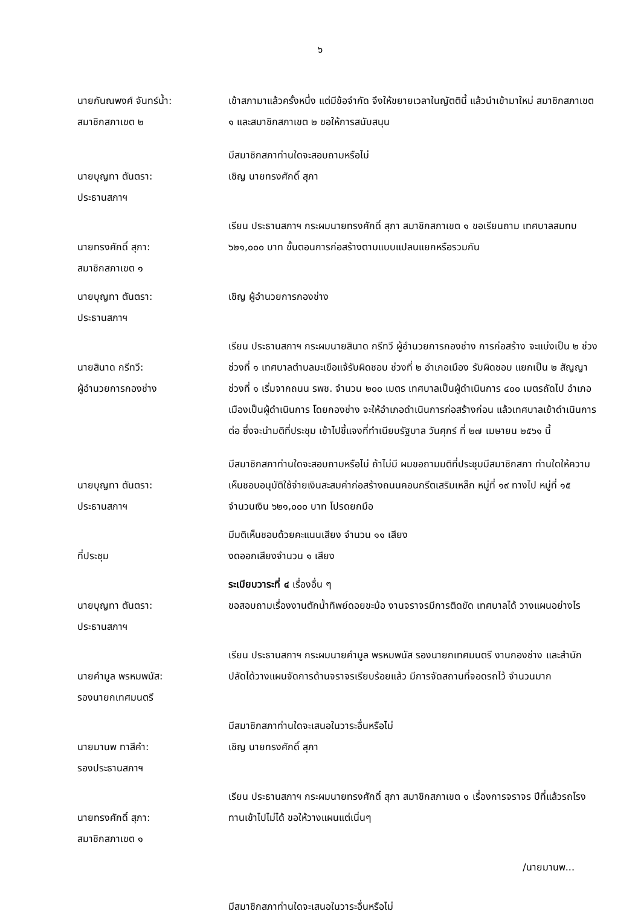๖
นายกันณพงศ์ จันทร์น้ำ:
สมาชิกสภาเขต ๒
เข้าสภามาแล้วครั้งหนึ่ง แต่มีข้อจำกัด จึงให้ขยายเวลาในญัตตินี้ แล้วนำเข้ามาใหม่ สมาชิกสภาเขต ๑ และสมาชิกสภาเขต ๒ ขอให้การสนับสนุน
นายบุญทา ตันตรา:
ประธานสภาฯ
มีสมาชิกสภาท่านใดจะสอบถามหรือไม่
เชิญ นายทรงศักดิ์ สุภา
นายทรงศักดิ์ สุภา:
สมาชิกสภาเขต ๑
เรียน ประธานสภาฯ กระผมนายทรงศักดิ์ สุภา สมาชิกสภาเขต ๑ ขอเรียนถาม เทศบาลสมทบ ๖๒๑,๐๐๐ บาท ขั้นตอนการก่อสร้างตามแบบแปลนแยกหรือรวมกัน
นายบุญทา ตันตรา:
ประธานสภาฯ
เชิญ ผู้อำนวยการกองช่าง
นายสินาด กรีทวี:
ผู้อำนวยการกองช่าง
เรียน ประธานสภาฯ กระผมนายสินาด กรีทวี ผู้อำนวยการกองช่าง การก่อสร้าง จะแบ่งเป็น ๒ ช่วง ช่วงที่ ๑ เทศบาลตำบลมะเขือแจ้รับผิดชอบ ช่วงที่ ๒ อำเภอเมือง รับผิดชอบ แยกเป็น ๒ สัญญา ช่วงที่ ๑ เริ่มจากถนน รพช. จำนวน ๒๐๐ เมตร เทศบาลเป็นผู้ดำเนินการ ๔๐๐ เมตรถัดไป อำเภอเมืองเป็นผู้ดำเนินการ โดยกองช่าง จะให้อำเภอดำเนินการก่อสร้างก่อน แล้วเทศบาลเข้าดำเนินการต่อ ซึ่งจะนำมติที่ประชุม เข้าไปชี้แจงที่ทำเนียบรัฐบาล วันศุกร์ ที่ ๒๗ เมษายน ๒๕๖๑ นี้
นายบุญทา ตันตรา:
ประธานสภาฯ
มีสมาชิกสภาท่านใดจะสอบถามหรือไม่ ถ้าไม่มี ผมขอถามมติที่ประชุมมีสมาชิกสภา ท่านใดให้ความเห็นชอบอนุมัติใช้จ่ายเงินสะสมค่าก่อสร้างถนนคอนกรีตเสริมเหล็ก หมู่ที่ ๑๙ ทางไป หมู่ที่ ๑๕ จำนวนเงิน ๖๒๑,๐๐๐ บาท โปรดยกมือ
ที่ประชุม มีมติเห็นชอบด้วยคะแนนเสียง จำนวน ๑๑ เสียง
งดออกเสียงจำนวน ๑ เสียง
นายบุญทา ตันตรา:
ประธานสภาฯ
ระเบียบวาระที่ ๔ เรื่องอื่น ๆ
ขอสอบถามเรื่องงานตักน้ำทิพย์ดอยขะม้อ งานจราจรมีการติดขัด เทศบาลได้ วางแผนอย่างไร
นายคำมูล พรหมพนัส:
รองนายกเทศมนตรี
เรียน ประธานสภาฯ กระผมนายคำมูล พรหมพนัส รองนายกเทศมนตรี งานกองช่าง และสำนักปลัดได้วางแผนจัดการด้านจราจรเรียบร้อยแล้ว มีการจัดสถานที่จอดรถไว้ จำนวนมาก
นายมานพ ทาสีคำ:
รองประธานสภาฯ
มีสมาชิกสภาท่านใดจะเสนอในวาระอื่นหรือไม่
เชิญ นายทรงศักดิ์ สุภา
นายทรงศักดิ์ สุภา:
สมาชิกสภาเขต ๑
เรียน ประธานสภาฯ กระผมนายทรงศักดิ์ สุภา สมาชิกสภาเขต ๑ เรื่องการจราจร ปีที่แล้วรถโรงทานเข้าไปไม่ได้ ขอให้วางแผนแต่เนิ่นๆ
/นายมานพ...
มีสมาชิกสภาท่านใดจะเสนอในวาระอื่นหรือไม่